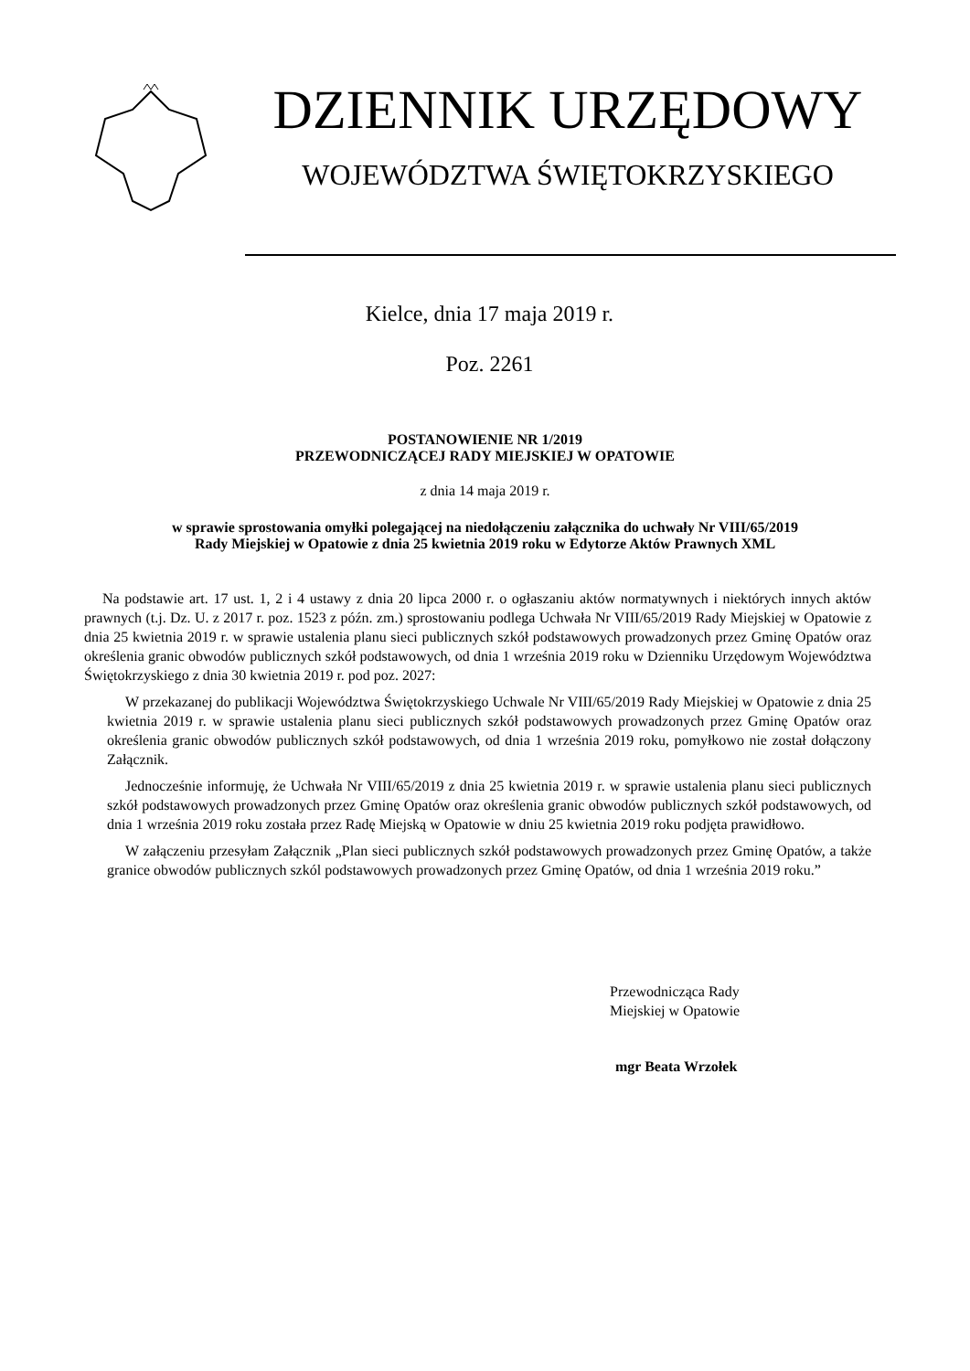DZIENNIK URZĘDOWY
WOJEWÓDZTWA ŚWIĘTOKRZYSKIEGO
Kielce, dnia 17 maja 2019 r.
Poz. 2261
POSTANOWIENIE NR 1/2019
PRZEWODNICZĄCEJ RADY MIEJSKIEJ W OPATOWIE
z dnia 14 maja 2019 r.
w sprawie sprostowania omyłki polegającej na niedołączeniu załącznika do uchwały Nr VIII/65/2019
Rady Miejskiej w Opatowie z dnia 25 kwietnia 2019 roku w Edytorze Aktów Prawnych XML
Na podstawie art. 17 ust. 1, 2 i 4 ustawy z dnia 20 lipca 2000 r. o ogłaszaniu aktów normatywnych i niektórych innych aktów prawnych (t.j. Dz. U. z 2017 r. poz. 1523 z późn. zm.) sprostowaniu podlega Uchwała Nr VIII/65/2019 Rady Miejskiej w Opatowie z dnia 25 kwietnia 2019 r. w sprawie ustalenia planu sieci publicznych szkół podstawowych prowadzonych przez Gminę Opatów oraz określenia granic obwodów publicznych szkół podstawowych, od dnia 1 września 2019 roku w Dzienniku Urzędowym Województwa Świętokrzyskiego z dnia 30 kwietnia 2019 r. pod poz. 2027:
W przekazanej do publikacji Województwa Świętokrzyskiego Uchwale Nr VIII/65/2019 Rady Miejskiej w Opatowie z dnia 25 kwietnia 2019 r. w sprawie ustalenia planu sieci publicznych szkół podstawowych prowadzonych przez Gminę Opatów oraz określenia granic obwodów publicznych szkół podstawowych, od dnia 1 września 2019 roku, pomyłkowo nie został dołączony Załącznik.
Jednocześnie informuję, że Uchwała Nr VIII/65/2019 z dnia 25 kwietnia 2019 r. w sprawie ustalenia planu sieci publicznych szkół podstawowych prowadzonych przez Gminę Opatów oraz określenia granic obwodów publicznych szkół podstawowych, od dnia 1 września 2019 roku została przez Radę Miejską w Opatowie w dniu 25 kwietnia 2019 roku podjęta prawidłowo.
W załączeniu przesyłam Załącznik „Plan sieci publicznych szkół podstawowych prowadzonych przez Gminę Opatów, a także granice obwodów publicznych szkól podstawowych prowadzonych przez Gminę Opatów, od dnia 1 września 2019 roku.”
Przewodnicząca Rady
Miejskiej w Opatowie
mgr Beata Wrzołek